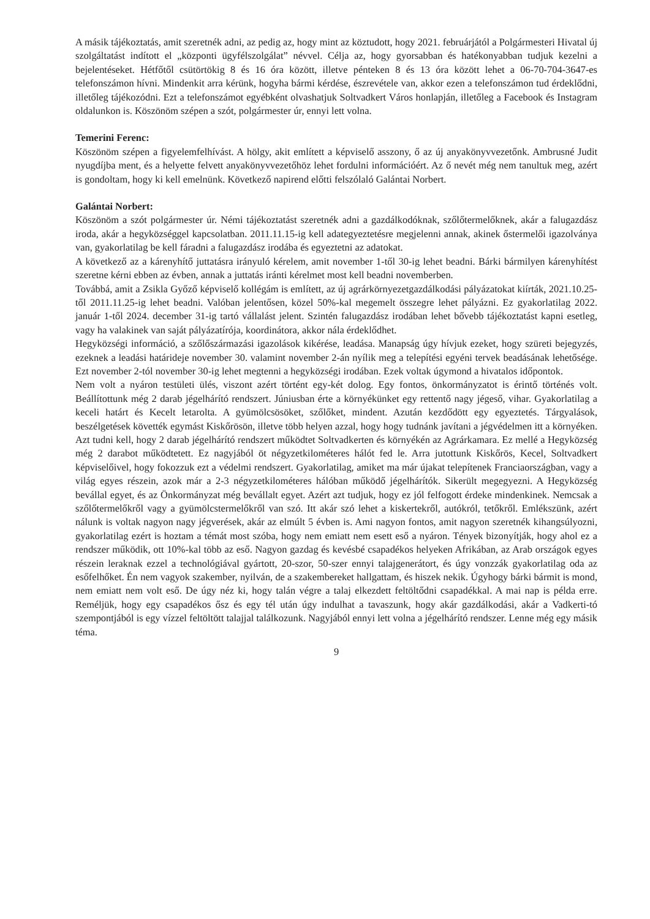A másik tájékoztatás, amit szeretnék adni, az pedig az, hogy mint az köztudott, hogy 2021. februárjától a Polgármesteri Hivatal új szolgáltatást indított el „központi ügyfélszolgálat” névvel. Célja az, hogy gyorsabban és hatékonyabban tudjuk kezelni a bejelentéseket. Hétfőtől csütörtökig 8 és 16 óra között, illetve pénteken 8 és 13 óra között lehet a 06-70-704-3647-es telefonszámon hívni. Mindenkit arra kérünk, hogyha bármi kérdése, észrevétele van, akkor ezen a telefonszámon tud érdeklődni, illetőleg tájékozódni. Ezt a telefonszámot egyébként olvashatjuk Soltvadkert Város honlapján, illetőleg a Facebook és Instagram oldalunkon is. Köszönöm szépen a szót, polgármester úr, ennyi lett volna.
Temerini Ferenc:
Köszönöm szépen a figyelemfelhívást. A hölgy, akit említett a képviselő asszony, ő az új anyakönyvvezetőnk. Ambrusné Judit nyugdíjba ment, és a helyette felvett anyakönyvvezetőhöz lehet fordulni információért. Az ő nevét még nem tanultuk meg, azért is gondoltam, hogy ki kell emelnünk. Következő napirend előtti felszólaló Galántai Norbert.
Galántai Norbert:
Köszönöm a szót polgármester úr. Némi tájékoztatást szeretnék adni a gazdálkodóknak, szőlőtermelőknek, akár a falugazdász iroda, akár a hegyközséggel kapcsolatban. 2011.11.15-ig kell adategyeztetésre megjelenni annak, akinek őstermelői igazolványa van, gyakorlatilag be kell fáradni a falugazdász irodába és egyeztetni az adatokat.
A következő az a kárenyhítő juttatásra irányuló kérelem, amit november 1-től 30-ig lehet beadni. Bárki bármilyen kárenyhítést szeretne kérni ebben az évben, annak a juttatás iránti kérelmet most kell beadni novemberben.
Továbbá, amit a Zsikla Győző képviselő kollégám is említett, az új agrárkörnyezetgazdálkodási pályázatokat kiírták, 2021.10.25-től 2011.11.25-ig lehet beadni. Valóban jelentősen, közel 50%-kal megemelt összegre lehet pályázni. Ez gyakorlatilag 2022. január 1-től 2024. december 31-ig tartó vállalást jelent. Szintén falugazdász irodában lehet bővebb tájékoztatást kapni esetleg, vagy ha valakinek van saját pályázatírója, koordinátora, akkor nála érdeklődhet.
Hegyközségi információ, a szőlőszármazási igazolások kikérése, leadása. Manapság úgy hívjuk ezeket, hogy szüreti bejegyzés, ezeknek a leadási határideje november 30. valamint november 2-án nyílik meg a telepítési egyéni tervek beadásának lehetősége. Ezt november 2-tól november 30-ig lehet megtenni a hegyközségi irodában. Ezek voltak úgymond a hivatalos időpontok.
Nem volt a nyáron testületi ülés, viszont azért történt egy-két dolog. Egy fontos, önkormányzatot is érintő történés volt. Beállítottunk még 2 darab jégelhárító rendszert. Júniusban érte a környékünket egy rettentő nagy jégeső, vihar. Gyakorlatilag a keceli határt és Kecelt letarolta. A gyümölcsösöket, szőlőket, mindent. Azután kezdődött egy egyeztetés. Tárgyalások, beszélgetések követték egymást Kiskőrösön, illetve több helyen azzal, hogy hogy tudnánk javítani a jégvédelmen itt a környéken. Azt tudni kell, hogy 2 darab jégelhárító rendszert működtet Soltvadkerten és környékén az Agrárkamara. Ez mellé a Hegyközség még 2 darabot működtetett. Ez nagyjából öt négyzetkilométeres hálót fed le. Arra jutottunk Kiskőrös, Kecel, Soltvadkert képviselőivel, hogy fokozzuk ezt a védelmi rendszert. Gyakorlatilag, amiket ma már újakat telepítenek Franciaországban, vagy a világ egyes részein, azok már a 2-3 négyzetkilométeres hálóban működő jégelhárítók. Sikerült megegyezni. A Hegyközség bevállal egyet, és az Önkormányzat még bevállalt egyet. Azért azt tudjuk, hogy ez jól felfogott érdeke mindenkinek. Nemcsak a szőlőtermelőkről vagy a gyümölcstermelőkről van szó. Itt akár szó lehet a kiskertekről, autókról, tetőkről. Emlékszünk, azért nálunk is voltak nagyon nagy jégverések, akár az elmúlt 5 évben is. Ami nagyon fontos, amit nagyon szeretnék kihangsúlyozni, gyakorlatilag ezért is hoztam a témát most szóba, hogy nem emiatt nem esett eső a nyáron. Tények bizonyítják, hogy ahol ez a rendszer működik, ott 10%-kal több az eső. Nagyon gazdag és kevésbé csapadékos helyeken Afrikában, az Arab országok egyes részein leraknak ezzel a technológiával gyártott, 20-szor, 50-szer ennyi talajgenerátort, és úgy vonzzák gyakorlatilag oda az esőfelhőket. Én nem vagyok szakember, nyilván, de a szakembereket hallgattam, és hiszek nekik. Úgyhogy bárki bármit is mond, nem emiatt nem volt eső. De úgy néz ki, hogy talán végre a talaj elkezdett feltöltődni csapadékkal. A mai nap is példa erre. Reméljük, hogy egy csapadékos ősz és egy tél után úgy indulhat a tavaszunk, hogy akár gazdálkodási, akár a Vadkerti-tó szempontjából is egy vízzel feltöltött talajjal találkozunk. Nagyjából ennyi lett volna a jégelhárító rendszer. Lenne még egy másik téma.
9